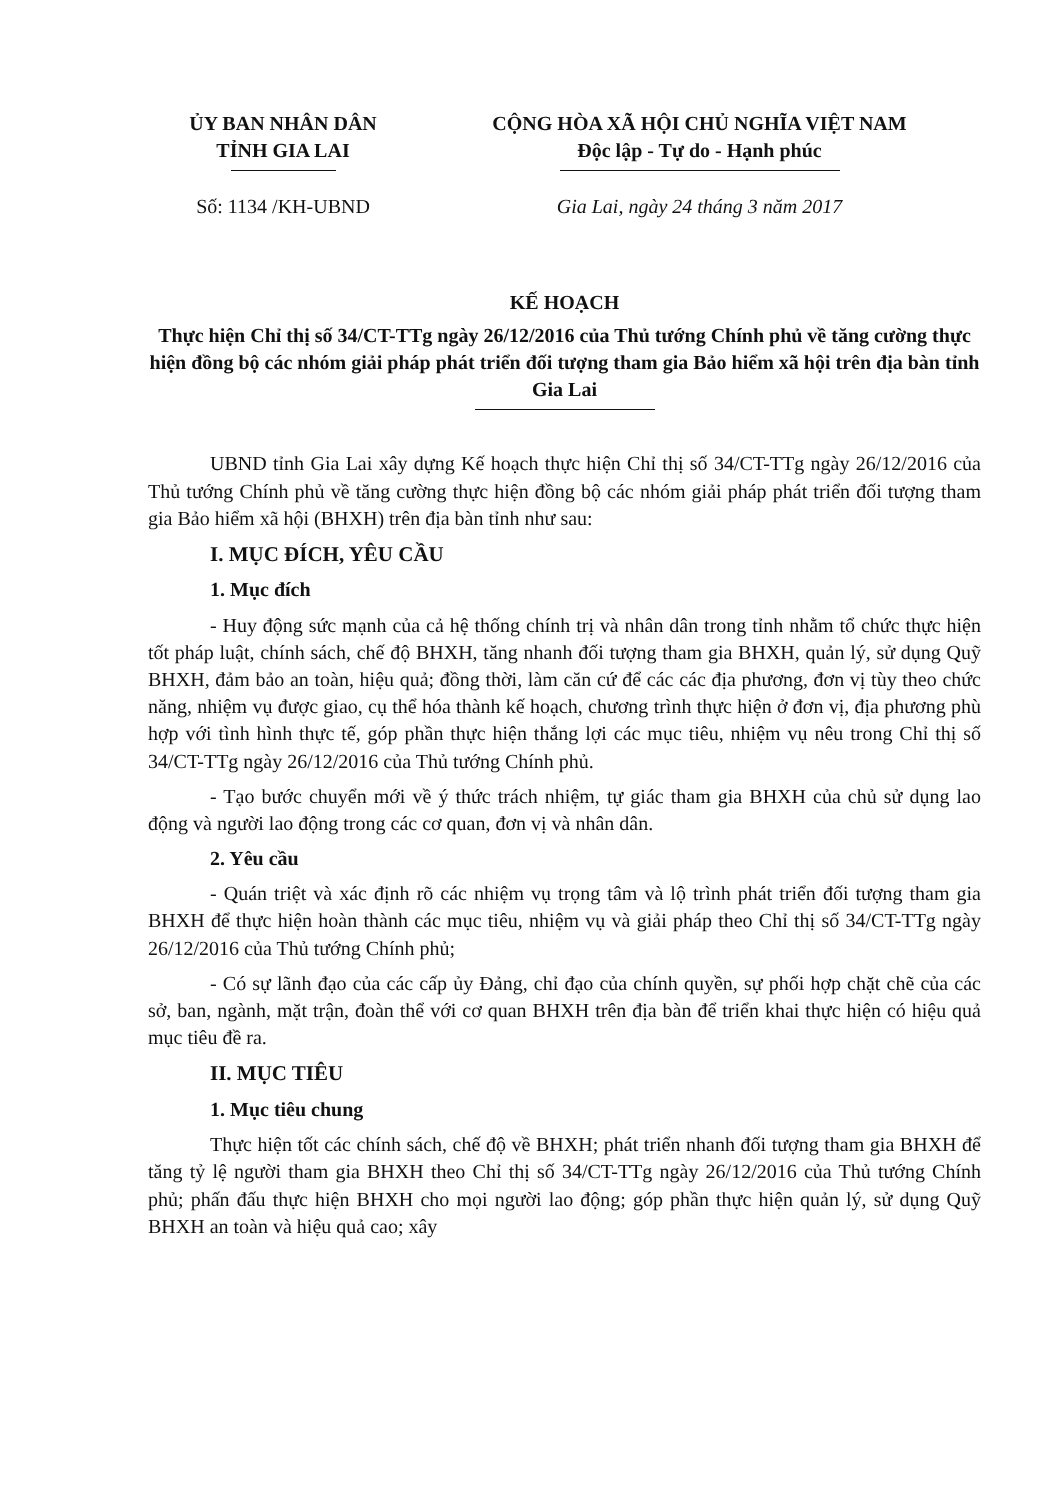ỦY BAN NHÂN DÂN
TỈNH GIA LAI
CỘNG HÒA XÃ HỘI CHỦ NGHĨA VIỆT NAM
Độc lập - Tự do - Hạnh phúc
Số: 1134 /KH-UBND Gia Lai, ngày 24 tháng 3 năm 2017
KẾ HOẠCH
Thực hiện Chỉ thị số 34/CT-TTg ngày 26/12/2016 của Thủ tướng Chính phủ về tăng cường thực hiện đồng bộ các nhóm giải pháp phát triển đối tượng tham gia Bảo hiểm xã hội trên địa bàn tỉnh Gia Lai
UBND tỉnh Gia Lai xây dựng Kế hoạch thực hiện Chỉ thị số 34/CT-TTg ngày 26/12/2016 của Thủ tướng Chính phủ về tăng cường thực hiện đồng bộ các nhóm giải pháp phát triển đối tượng tham gia Bảo hiểm xã hội (BHXH) trên địa bàn tỉnh như sau:
I. MỤC ĐÍCH, YÊU CẦU
1. Mục đích
- Huy động sức mạnh của cả hệ thống chính trị và nhân dân trong tỉnh nhằm tổ chức thực hiện tốt pháp luật, chính sách, chế độ BHXH, tăng nhanh đối tượng tham gia BHXH, quản lý, sử dụng Quỹ BHXH, đảm bảo an toàn, hiệu quả; đồng thời, làm căn cứ để các các địa phương, đơn vị tùy theo chức năng, nhiệm vụ được giao, cụ thể hóa thành kế hoạch, chương trình thực hiện ở đơn vị, địa phương phù hợp với tình hình thực tế, góp phần thực hiện thắng lợi các mục tiêu, nhiệm vụ nêu trong Chỉ thị số 34/CT-TTg ngày 26/12/2016 của Thủ tướng Chính phủ.
- Tạo bước chuyển mới về ý thức trách nhiệm, tự giác tham gia BHXH của chủ sử dụng lao động và người lao động trong các cơ quan, đơn vị và nhân dân.
2. Yêu cầu
- Quán triệt và xác định rõ các nhiệm vụ trọng tâm và lộ trình phát triển đối tượng tham gia BHXH để thực hiện hoàn thành các mục tiêu, nhiệm vụ và giải pháp theo Chỉ thị số 34/CT-TTg ngày 26/12/2016 của Thủ tướng Chính phủ;
- Có sự lãnh đạo của các cấp ủy Đảng, chỉ đạo của chính quyền, sự phối hợp chặt chẽ của các sở, ban, ngành, mặt trận, đoàn thể với cơ quan BHXH trên địa bàn để triển khai thực hiện có hiệu quả mục tiêu đề ra.
II. MỤC TIÊU
1. Mục tiêu chung
Thực hiện tốt các chính sách, chế độ về BHXH; phát triển nhanh đối tượng tham gia BHXH để tăng tỷ lệ người tham gia BHXH theo Chỉ thị số 34/CT-TTg ngày 26/12/2016 của Thủ tướng Chính phủ; phấn đấu thực hiện BHXH cho mọi người lao động; góp phần thực hiện quản lý, sử dụng Quỹ BHXH an toàn và hiệu quả cao; xây